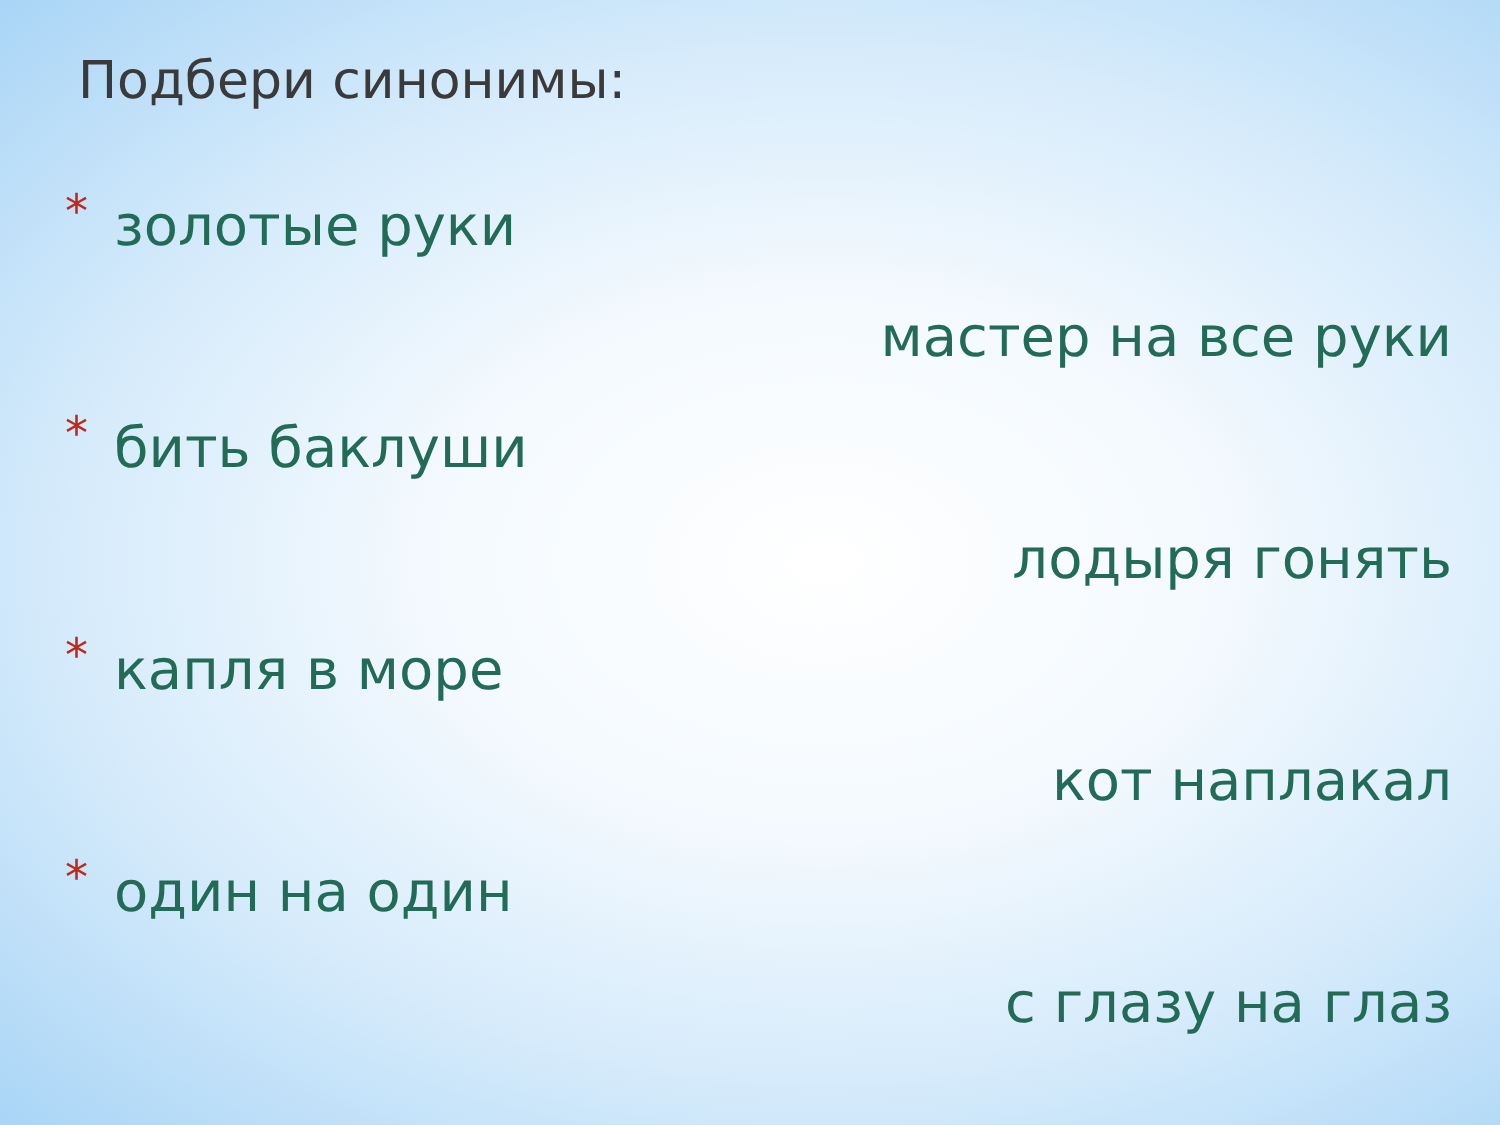Подбери синонимы:
* золотые руки
мастер на все руки
* бить баклуши
лодыря гонять
* капля в море
кот наплакал
* один на один
с глазу на глаз